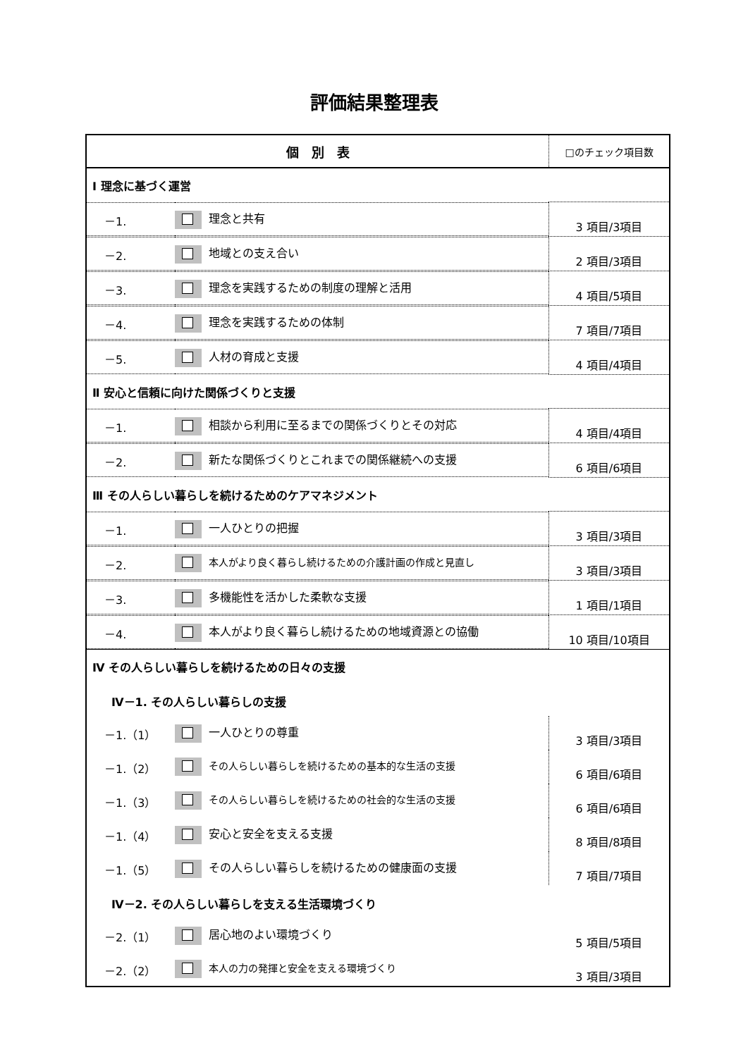評価結果整理表
| 個 別 表 | □のチェック項目数 |
| --- | --- |
| Ⅰ 理念に基づく運営 | |
| / －1. / 理念と共有 / | 3 項目/3項目 |
| / －2. / 地域との支え合い / | 2 項目/3項目 |
| / －3. / 理念を実践するための制度の理解と活用 / | 4 項目/5項目 |
| / －4. / 理念を実践するための体制 / | 7 項目/7項目 |
| / －5. / 人材の育成と支援 / | 4 項目/4項目 |
| Ⅱ 安心と信頼に向けた関係づくりと支援 | |
| / －1. / 相談から利用に至るまでの関係づくりとその対応 / | 4 項目/4項目 |
| / －2. / 新たな関係づくりとこれまでの関係継続への支援 / | 6 項目/6項目 |
| Ⅲ その人らしい暮らしを続けるためのケアマネジメント | |
| / －1. / 一人ひとりの把握 / | 3 項目/3項目 |
| / －2. / 本人がより良く暮らし続けるための介護計画の作成と見直し / | 3 項目/3項目 |
| / －3. / 多機能性を活かした柔軟な支援 / | 1 項目/1項目 |
| / －4. / 本人がより良く暮らし続けるための地域資源との協働 / | 10 項目/10項目 |
| Ⅳ その人らしい暮らしを続けるための日々の支援 | |
| Ⅳ－1. その人らしい暮らしの支援 | |
| / －1.（1） / 一人ひとりの尊重 / | 3 項目/3項目 |
| / －1.（2） / その人らしい暮らしを続けるための基本的な生活の支援 / | 6 項目/6項目 |
| / －1.（3） / その人らしい暮らしを続けるための社会的な生活の支援 / | 6 項目/6項目 |
| / －1.（4） / 安心と安全を支える支援 / | 8 項目/8項目 |
| / －1.（5） / その人らしい暮らしを続けるための健康面の支援 / | 7 項目/7項目 |
| Ⅳ－2. その人らしい暮らしを支える生活環境づくり | |
| / －2.（1） / 居心地のよい環境づくり / | 5 項目/5項目 |
| / －2.（2） / 本人の力の発揮と安全を支える環境づくり / | 3 項目/3項目 |